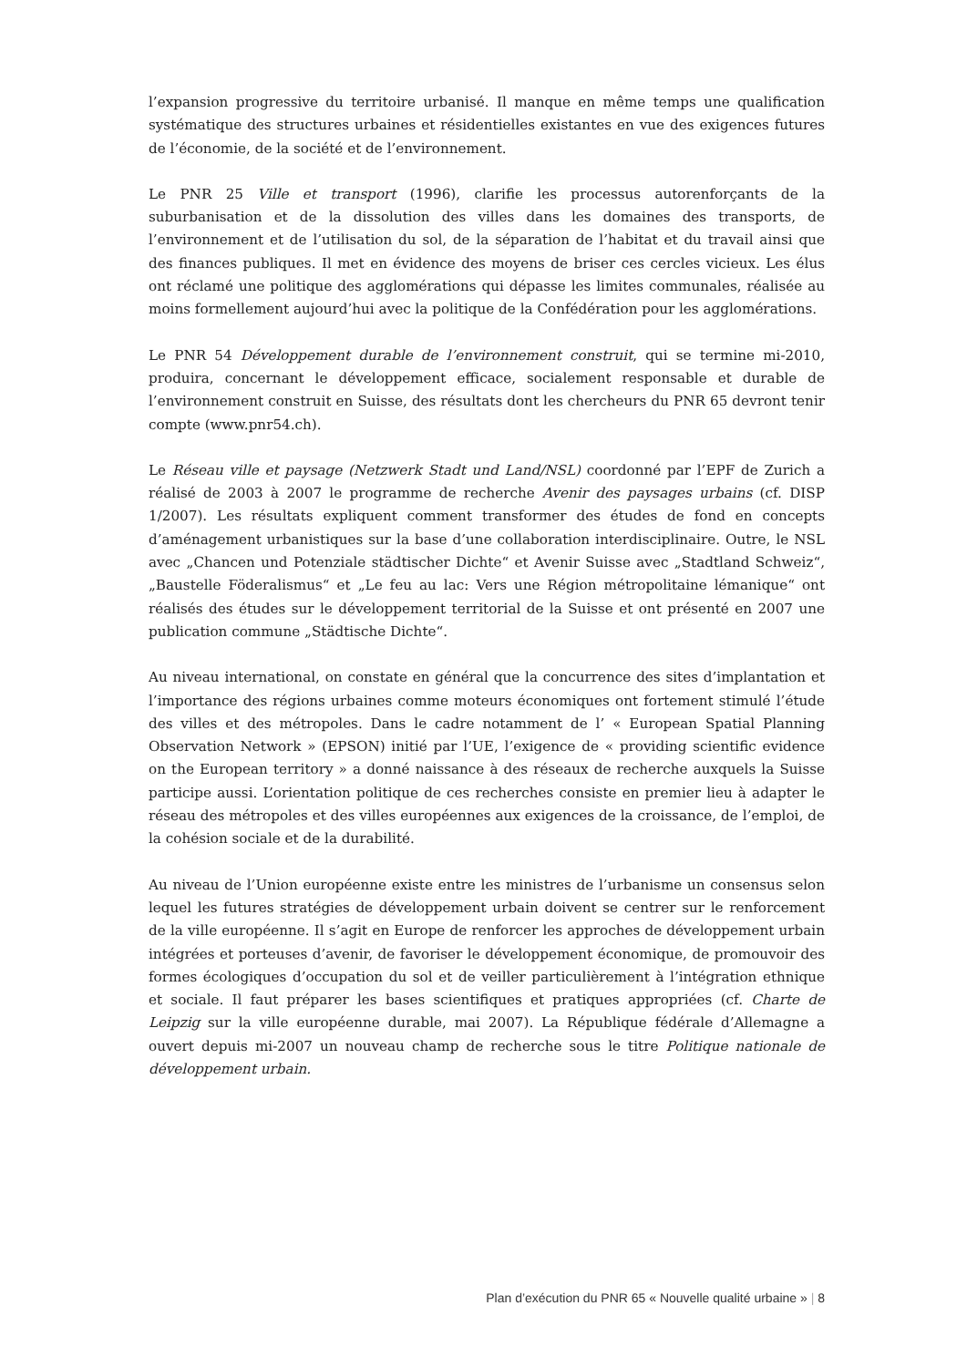l’expansion progressive du territoire urbanisé. Il manque en même temps une qualification systématique des structures urbaines et résidentielles existantes en vue des exigences futures de l’économie, de la société et de l’environnement.
Le PNR 25 Ville et transport (1996), clarifie les processus autorenforçants de la suburbanisation et de la dissolution des villes dans les domaines des transports, de l’environnement et de l’utilisation du sol, de la séparation de l’habitat et du travail ainsi que des finances publiques. Il met en évidence des moyens de briser ces cercles vicieux. Les élus ont réclamé une politique des agglomérations qui dépasse les limites communales, réalisée au moins formellement aujourd’hui avec la politique de la Confédération pour les agglomérations.
Le PNR 54 Développement durable de l’environnement construit, qui se termine mi-2010, produira, concernant le développement efficace, socialement responsable et durable de l’environnement construit en Suisse, des résultats dont les chercheurs du PNR 65 devront tenir compte (www.pnr54.ch).
Le Réseau ville et paysage (Netzwerk Stadt und Land/NSL) coordonné par l’EPF de Zurich a réalisé de 2003 à 2007 le programme de recherche Avenir des paysages urbains (cf. DISP 1/2007). Les résultats expliquent comment transformer des études de fond en concepts d’aménagement urbanistiques sur la base d’une collaboration interdisciplinaire. Outre, le NSL avec „Chancen und Potenziale städtischer Dichte“ et Avenir Suisse avec „Stadtland Schweiz“, „Baustelle Föderalismus“ et „Le feu au lac: Vers une Région métropolitaine lémanique“ ont réalisés des études sur le développement territorial de la Suisse et ont présenté en 2007 une publication commune „Städtische Dichte“.
Au niveau international, on constate en général que la concurrence des sites d’implantation et l’importance des régions urbaines comme moteurs économiques ont fortement stimulé l’étude des villes et des métropoles. Dans le cadre notamment de l’ « European Spatial Planning Observation Network » (EPSON) initié par l’UE, l’exigence de « providing scientific evidence on the European territory » a donné naissance à des réseaux de recherche auxquels la Suisse participe aussi. L’orientation politique de ces recherches consiste en premier lieu à adapter le réseau des métropoles et des villes européennes aux exigences de la croissance, de l’emploi, de la cohésion sociale et de la durabilité.
Au niveau de l’Union européenne existe entre les ministres de l’urbanisme un consensus selon lequel les futures stratégies de développement urbain doivent se centrer sur le renforcement de la ville européenne. Il s’agit en Europe de renforcer les approches de développement urbain intégrées et porteuses d’avenir, de favoriser le développement économique, de promouvoir des formes écologiques d’occupation du sol et de veiller particulièrement à l’intégration ethnique et sociale. Il faut préparer les bases scientifiques et pratiques appropriées (cf. Charte de Leipzig sur la ville européenne durable, mai 2007). La République fédérale d’Allemagne a ouvert depuis mi-2007 un nouveau champ de recherche sous le titre Politique nationale de développement urbain.
Plan d’exécution du PNR 65 « Nouvelle qualité urbaine » | 8